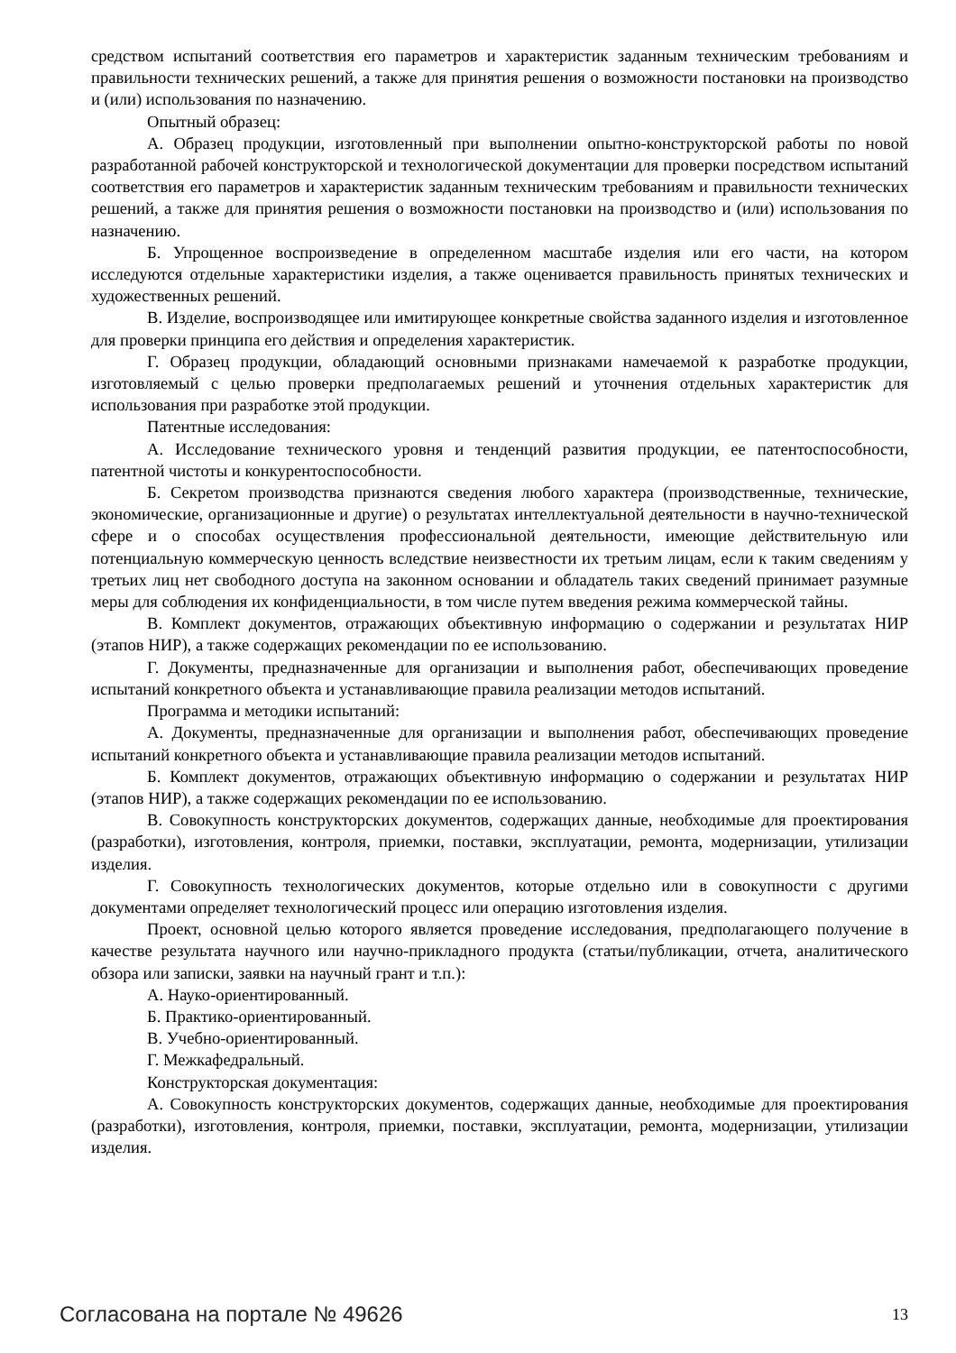средством испытаний соответствия его параметров и характеристик заданным техническим требованиям и правильности технических решений, а также для принятия решения о возможности постановки на производство и (или) использования по назначению.
Опытный образец:
А. Образец продукции, изготовленный при выполнении опытно-конструкторской работы по новой разработанной рабочей конструкторской и технологической документации для проверки посредством испытаний соответствия его параметров и характеристик заданным техническим требованиям и правильности технических решений, а также для принятия решения о возможности постановки на производство и (или) использования по назначению.
Б. Упрощенное воспроизведение в определенном масштабе изделия или его части, на котором исследуются отдельные характеристики изделия, а также оценивается правильность принятых технических и художественных решений.
В. Изделие, воспроизводящее или имитирующее конкретные свойства заданного изделия и изготовленное для проверки принципа его действия и определения характеристик.
Г. Образец продукции, обладающий основными признаками намечаемой к разработке продукции, изготовляемый с целью проверки предполагаемых решений и уточнения отдельных характеристик для использования при разработке этой продукции.
Патентные исследования:
А. Исследование технического уровня и тенденций развития продукции, ее патентоспособности, патентной чистоты и конкурентоспособности.
Б. Секретом производства признаются сведения любого характера (производственные, технические, экономические, организационные и другие) о результатах интеллектуальной деятельности в научно-технической сфере и о способах осуществления профессиональной деятельности, имеющие действительную или потенциальную коммерческую ценность вследствие неизвестности их третьим лицам, если к таким сведениям у третьих лиц нет свободного доступа на законном основании и обладатель таких сведений принимает разумные меры для соблюдения их конфиденциальности, в том числе путем введения режима коммерческой тайны.
В. Комплект документов, отражающих объективную информацию о содержании и результатах НИР (этапов НИР), а также содержащих рекомендации по ее использованию.
Г. Документы, предназначенные для организации и выполнения работ, обеспечивающих проведение испытаний конкретного объекта и устанавливающие правила реализации методов испытаний.
Программа и методики испытаний:
А. Документы, предназначенные для организации и выполнения работ, обеспечивающих проведение испытаний конкретного объекта и устанавливающие правила реализации методов испытаний.
Б. Комплект документов, отражающих объективную информацию о содержании и результатах НИР (этапов НИР), а также содержащих рекомендации по ее использованию.
В. Совокупность конструкторских документов, содержащих данные, необходимые для проектирования (разработки), изготовления, контроля, приемки, поставки, эксплуатации, ремонта, модернизации, утилизации изделия.
Г. Совокупность технологических документов, которые отдельно или в совокупности с другими документами определяет технологический процесс или операцию изготовления изделия.
Проект, основной целью которого является проведение исследования, предполагающего получение в качестве результата научного или научно-прикладного продукта (статьи/публикации, отчета, аналитического обзора или записки, заявки на научный грант и т.п.):
А. Науко-ориентированный.
Б. Практико-ориентированный.
В. Учебно-ориентированный.
Г. Межкафедральный.
Конструкторская документация:
А. Совокупность конструкторских документов, содержащих данные, необходимые для проектирования (разработки), изготовления, контроля, приемки, поставки, эксплуатации, ремонта, модернизации, утилизации изделия.
Согласована на портале № 49626 13